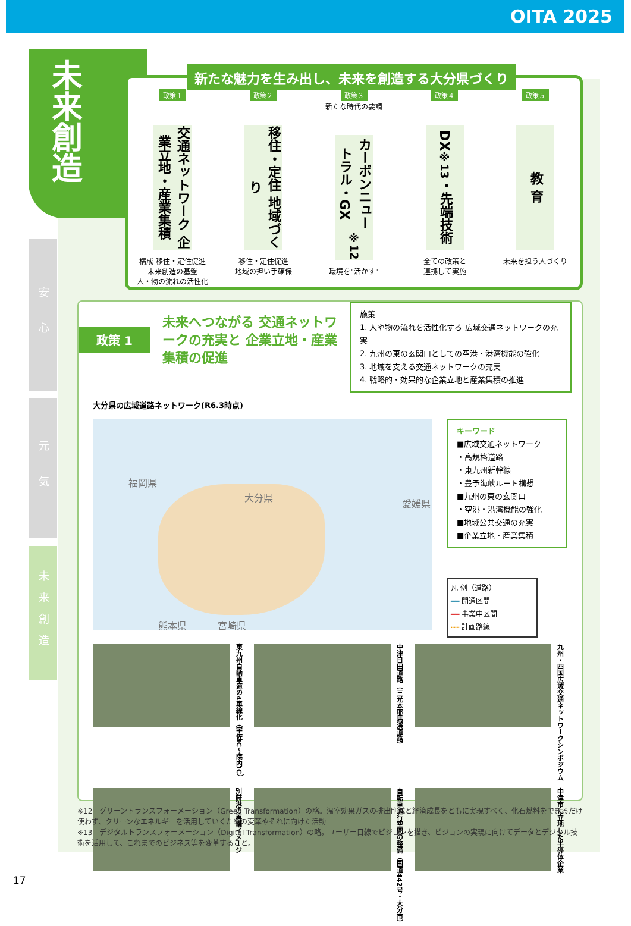OITA 2025
未来創造
安 心
元 気
未来創造
新たな魅力を生み出し、未来を創造する大分県づくり
政策１
交通ネットワーク 企業立地・産業集積
構成 移住・定住促進
未来創造の基盤
人・物の流れの活性化
政策２
移住・定住 地域づくり
移住・定住促進
地域の担い手確保
政策３
新たな時代の要請
カーボンニュートラル・GX<sup>※12</sup>
環境を"活かす"
政策４
DX<sup>※13</sup>・先端技術
全ての政策と
連携して実施
政策５
教 育
未来を担う人づくり
政策 1
未来へつながる 交通ネットワークの充実と 企業立地・産業集積の促進
施策
1. 人や物の流れを活性化する 広域交通ネットワークの充実
2. 九州の東の玄関口としての空港・港湾機能の強化
3. 地域を支える交通ネットワークの充実
4. 戦略的・効果的な企業立地と産業集積の推進
大分県の広域道路ネットワーク(R6.3時点)
福岡県
大分県
愛媛県
熊本県 宮崎県
キーワード
■広域交通ネットワーク
・高規格道路
・東九州新幹線
・豊予海峡ルート構想
■九州の東の玄関口
・空港・港湾機能の強化
■地域公共交通の充実
■企業立地・産業集積
凡 例（道路）
━━ 開通区間
━━ 事業中区間
┅┅ 計画路線
東九州自動車道の4車線化（宇佐IC～院内IC）
中津日田道路（三光本耶馬渓道路）
九州・四国広域交通ネットワークシンポジウム
別府港の再編イメージ
自転車通行空間の整備（国道442号・大分市）
中津市に立地した半導体企業
※12　グリーントランスフォーメーション（Green Transformation）の略。温室効果ガスの排出削減と経済成長をともに実現すべく、化石燃料をできるだけ使わず、クリーンなエネルギーを活用していくための変革やそれに向けた活動
※13　デジタルトランスフォーメーション（Digital Transformation）の略。ユーザー目線でビジョンを描き、ビジョンの実現に向けてデータとデジタル技術を活用して、これまでのビジネス等を変革すること。
17